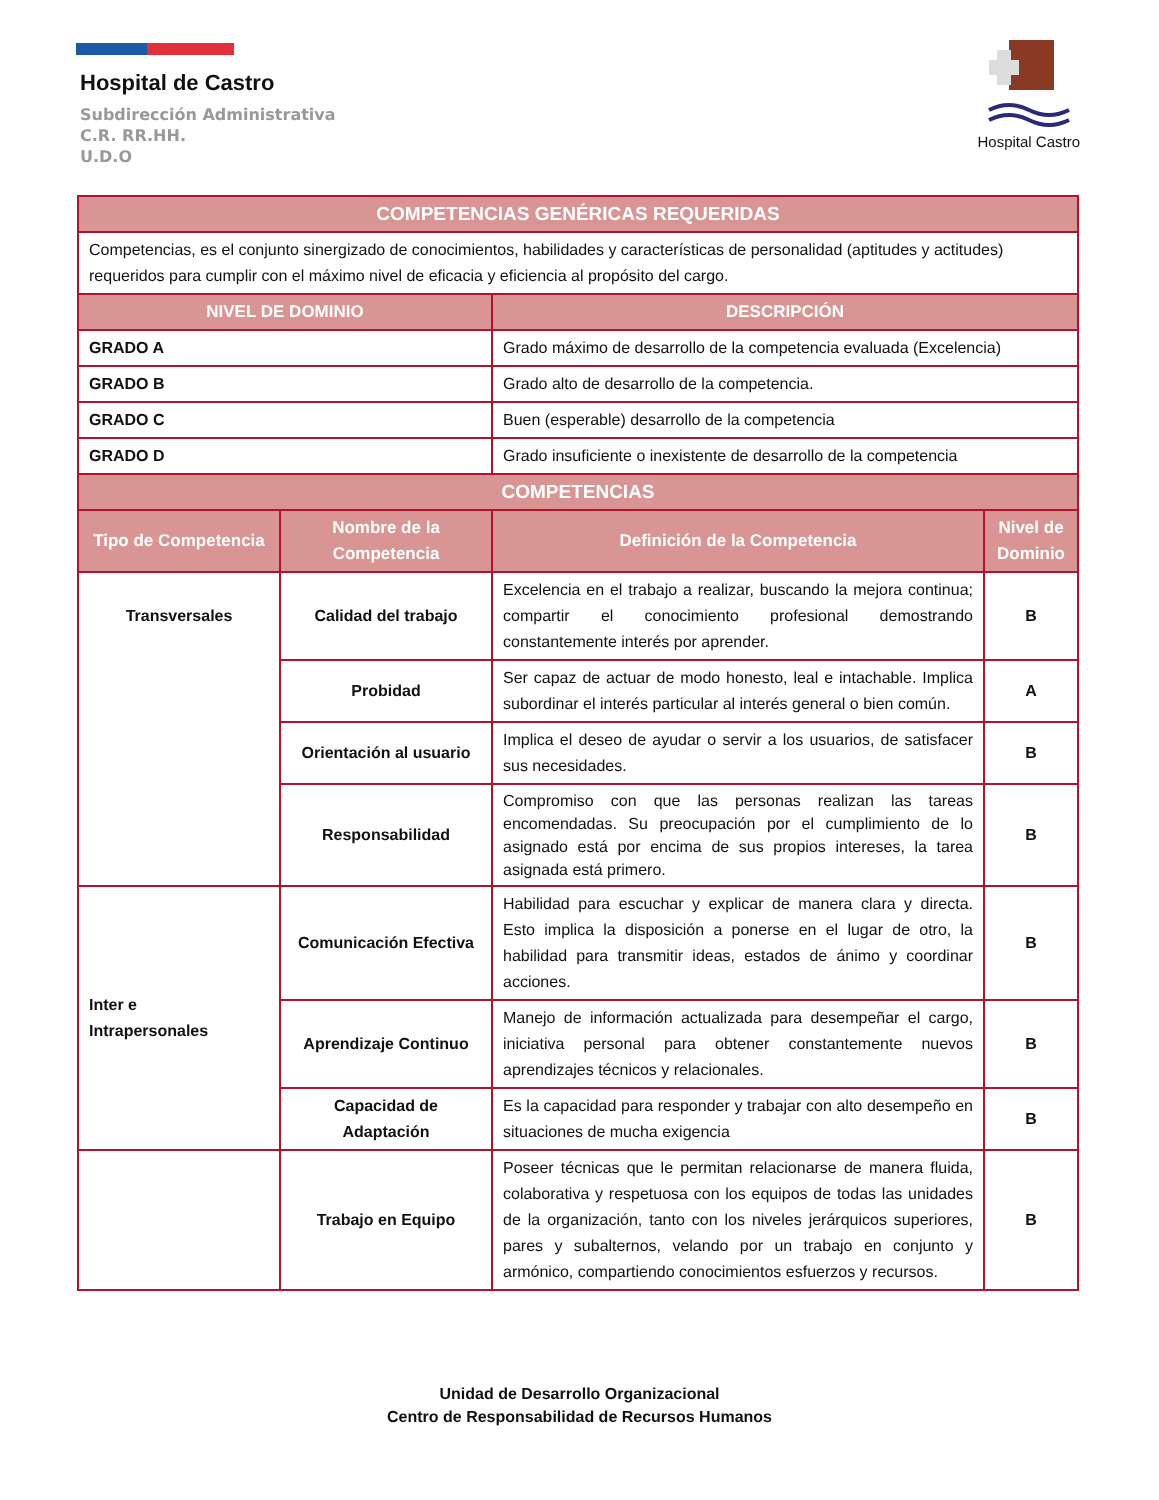Hospital de Castro
Subdirección Administrativa
C.R. RR.HH.
U.D.O
Hospital Castro
| COMPETENCIAS GENÉRICAS REQUERIDAS | | | |
| --- | --- | --- | --- |
| Competencias, es el conjunto sinergizado de conocimientos, habilidades y características de personalidad (aptitudes y actitudes) requeridos para cumplir con el máximo nivel de eficacia y eficiencia al propósito del cargo. | | | |
| NIVEL DE DOMINIO | | DESCRIPCIÓN | |
| GRADO A | | Grado máximo de desarrollo de la competencia evaluada (Excelencia) | |
| GRADO B | | Grado alto de desarrollo de la competencia. | |
| GRADO C | | Buen (esperable) desarrollo de la competencia | |
| GRADO D | | Grado insuficiente o inexistente de desarrollo de la competencia | |
| COMPETENCIAS | | | |
| Tipo de Competencia | Nombre de la Competencia | Definición de la Competencia | Nivel de Dominio |
| Transversales | Calidad del trabajo | Excelencia en el trabajo a realizar, buscando la mejora continua; compartir el conocimiento profesional demostrando constantemente interés por aprender. | B |
| | Probidad | Ser capaz de actuar de modo honesto, leal e intachable. Implica subordinar el interés particular al interés general o bien común. | A |
| | Orientación al usuario | Implica el deseo de ayudar o servir a los usuarios, de satisfacer sus necesidades. | B |
| | Responsabilidad | Compromiso con que las personas realizan las tareas encomendadas. Su preocupación por el cumplimiento de lo asignado está por encima de sus propios intereses, la tarea asignada está primero. | B |
| Inter e Intrapersonales | Comunicación Efectiva | Habilidad para escuchar y explicar de manera clara y directa. Esto implica la disposición a ponerse en el lugar de otro, la habilidad para transmitir ideas, estados de ánimo y coordinar acciones. | B |
| | Aprendizaje Continuo | Manejo de información actualizada para desempeñar el cargo, iniciativa personal para obtener constantemente nuevos aprendizajes técnicos y relacionales. | B |
| | Capacidad de Adaptación | Es la capacidad para responder y trabajar con alto desempeño en situaciones de mucha exigencia | B |
| | Trabajo en Equipo | Poseer técnicas que le permitan relacionarse de manera fluida, colaborativa y respetuosa con los equipos de todas las unidades de la organización, tanto con los niveles jerárquicos superiores, pares y subalternos, velando por un trabajo en conjunto y armónico, compartiendo conocimientos esfuerzos y recursos. | B |
Unidad de Desarrollo Organizacional
Centro de Responsabilidad de Recursos Humanos